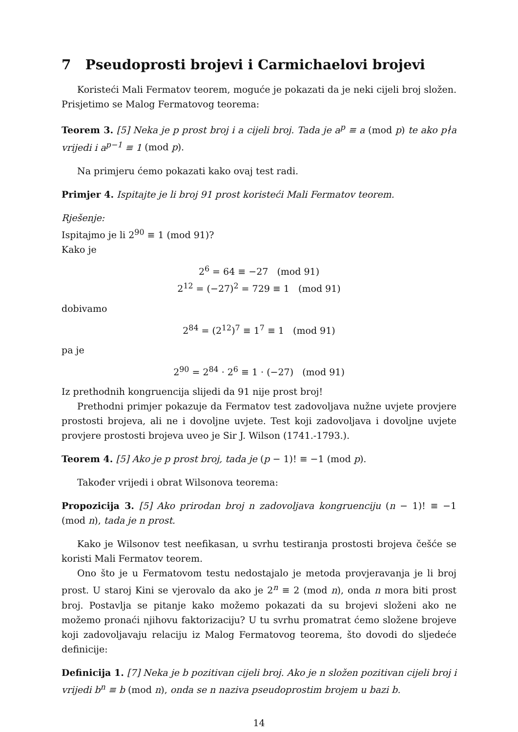7 Pseudoprosti brojevi i Carmichaelovi brojevi
Koristeći Mali Fermatov teorem, moguće je pokazati da je neki cijeli broj složen. Prisjetimo se Malog Fermatovog teorema:
Teorem 3. [5] Neka je p prost broj i a cijeli broj. Tada je a<sup>p</sup> ≡ a (mod p) te ako p∤a vrijedi i a<sup>p−1</sup> ≡ 1 (mod p).
Na primjeru ćemo pokazati kako ovaj test radi.
Primjer 4. Ispitajte je li broj 91 prost koristeći Mali Fermatov teorem.
Rješenje:
Ispitajmo je li 2<sup>90</sup> ≡ 1 (mod 91)?
Kako je
2<sup>6</sup> = 64 ≡ −27 (mod 91)
2<sup>12</sup> = (−27)<sup>2</sup> = 729 ≡ 1 (mod 91)
dobivamo
2<sup>84</sup> = (2<sup>12</sup>)<sup>7</sup> ≡ 1<sup>7</sup> ≡ 1 (mod 91)
pa je
2<sup>90</sup> = 2<sup>84</sup> · 2<sup>6</sup> ≡ 1 · (−27) (mod 91)
Iz prethodnih kongruencija slijedi da 91 nije prost broj!
Prethodni primjer pokazuje da Fermatov test zadovoljava nužne uvjete provjere prostosti brojeva, ali ne i dovoljne uvjete. Test koji zadovoljava i dovoljne uvjete provjere prostosti brojeva uveo je Sir J. Wilson (1741.-1793.).
Teorem 4. [5] Ako je p prost broj, tada je (p − 1)! ≡ −1 (mod p).
Također vrijedi i obrat Wilsonova teorema:
Propozicija 3. [5] Ako prirodan broj n zadovoljava kongruenciju (n − 1)! ≡ −1 (mod n), tada je n prost.
Kako je Wilsonov test neefikasan, u svrhu testiranja prostosti brojeva češće se koristi Mali Fermatov teorem.
Ono što je u Fermatovom testu nedostajalo je metoda provjeravanja je li broj prost. U staroj Kini se vjerovalo da ako je 2<sup>n</sup> ≡ 2 (mod n), onda n mora biti prost broj. Postavlja se pitanje kako možemo pokazati da su brojevi složeni ako ne možemo pronaći njihovu faktorizaciju? U tu svrhu promatrat ćemo složene brojeve koji zadovoljavaju relaciju iz Malog Fermatovog teorema, što dovodi do sljedeće definicije:
Definicija 1. [7] Neka je b pozitivan cijeli broj. Ako je n složen pozitivan cijeli broj i vrijedi b<sup>n</sup> ≡ b (mod n), onda se n naziva pseudoprostim brojem u bazi b.
14